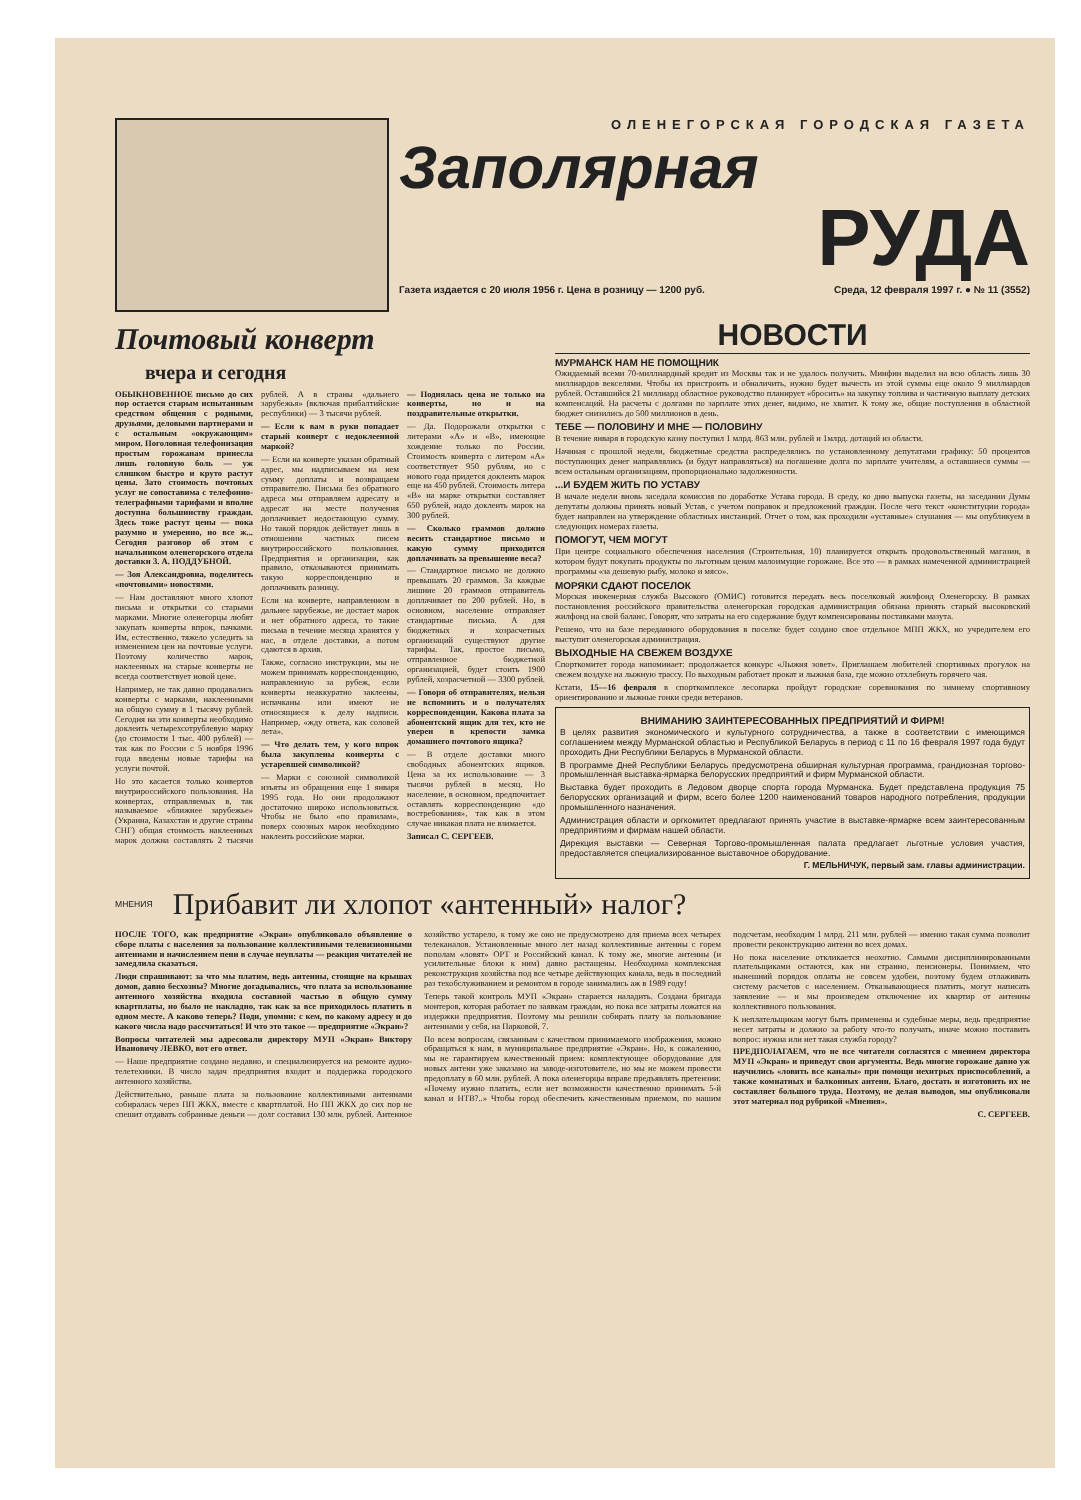ОЛЕНЕГОРСКАЯ ГОРОДСКАЯ ГАЗЕТА
Заполярная
РУДА
Газета издается с 20 июля 1956 г. Цена в розницу — 1200 руб. Среда, 12 февраля 1997 г. ● № 11 (3552)
Почтовый конверт
вчера и сегодня
ОБЫКНОВЕННОЕ письмо до сих пор остается старым испытанным средством общения с родными, друзьями, деловыми партнерами и с остальным «окружающим» миром. Поголовная телефонизация простым горожанам принесла лишь головную боль — уж слишком быстро и круто растут цены. Зато стоимость почтовых услуг не сопоставима с телефонно-телеграфными тарифами и вполне доступна большинству граждан. Здесь тоже растут цены — пока разумно и умеренно, но все ж... Сегодня разговор об этом с начальником оленегорского отдела доставки З. А. ПОДДУБНОЙ.
— Зоя Александровна, поделитесь «почтовыми» новостями.
— Нам доставляют много хлопот письма и открытки со старыми марками. Многие оленегорцы любят закупать конверты впрок, пачками. Им, естественно, тяжело уследить за изменением цен на почтовые услуги. Поэтому количество марок, наклеенных на старые конверты не всегда соответствует новой цене.
Например, не так давно продавались конверты с марками, наклеенными на общую сумму в 1 тысячу рублей. Сегодня на эти конверты необходимо доклеить четырехсотрублевую марку (до стоимости 1 тыс. 400 рублей) — так как по России с 5 ноября 1996 года введены новые тарифы на услуги почтой.
Но это касается только конвертов внутрироссийского пользования. На конвертах, отправляемых в, так называемое «ближнее зарубежье» (Украина, Казахстан и другие страны СНГ) общая стоимость наклеенных марок должна составлять 2 тысячи рублей. А в страны «дальнего зарубежья» (включая прибалтийские республики) — 3 тысячи рублей.
— Если к вам в руки попадает старый конверт с недоклеенной маркой?
— Если на конверте указан обратный адрес, мы надписываем на нем сумму доплаты и возвращаем отправителю. Письма без обратного адреса мы отправляем адресату и адресат на месте получения доплачивает недостающую сумму. Но такой порядок действует лишь в отношении частных писем внутрироссийского пользования. Предприятия и организации, как правило, отказываются принимать такую корреспонденцию и доплачивать разницу.
Если на конверте, направленном в дальнее зарубежье, не достает марок и нет обратного адреса, то такие письма в течение месяца хранятся у нас, в отделе доставки, а потом сдаются в архив.
Также, согласно инструкции, мы не можем принимать корреспонденцию, направленную за рубеж, если конверты неаккуратно заклеены, испачканы или имеют не относящиеся к делу надписи. Например, «жду ответа, как соловей лета».
— Что делать тем, у кого впрок была закуплены конверты с устаревшей символикой?
— Марки с союзной символикой изъяты из обращения еще 1 января 1995 года. Но они продолжают достаточно широко использоваться. Чтобы не было «по правилам», поверх союзных марок необходимо наклеить российские марки.
— Поднялась цена не только на конверты, но и на поздравительные открытки.
— Да. Подорожали открытки с литерами «А» и «В», имеющие хождение только по России. Стоимость конверта с литером «А» соответствует 950 рублям, но с нового года придется доклеить марок еще на 450 рублей. Стоимость литера «В» на марке открытки составляет 650 рублей, надо доклеить марок на 300 рублей.
— Сколько граммов должно весить стандартное письмо и какую сумму приходится доплачивать за превышение веса?
— Стандартное письмо не должно превышать 20 граммов. За каждые лишние 20 граммов отправитель доплачивает по 200 рублей. Но, в основном, население отправляет стандартные письма. А для бюджетных и хозрасчетных организаций существуют другие тарифы. Так, простое письмо, отправленное бюджетной организацией, будет стоить 1900 рублей, хозрасчетной — 3300 рублей.
— Говоря об отправителях, нельзя не вспомнить и о получателях корреспонденции. Какова плата за абонентский ящик для тех, кто не уверен в крепости замка домашнего почтового ящика?
— В отделе доставки много свободных абонентских ящиков. Цена за их использование — 3 тысячи рублей в месяц. Но население, в основном, предпочитает оставлять корреспонденцию «до востребования», так как в этом случае никакая плата не взимается.
Записал С. СЕРГЕЕВ.
НОВОСТИ
МУРМАНСК НАМ НЕ ПОМОЩНИК
Ожидаемый всеми 70-миллиардный кредит из Москвы так и не удалось получить. Минфин выделил на всю область лишь 30 миллиардов векселями. Чтобы их пристроить и обналичить, нужно будет вычесть из этой суммы еще около 9 миллиардов рублей. Оставшийся 21 миллиард областное руководство планирует «бросить» на закупку топлива и частичную выплату детских компенсаций. На расчеты с долгами по зарплате этих денег, видимо, не хватит. К тому же, общие поступления в областной бюджет снизились до 500 миллионов в день.
ТЕБЕ — ПОЛОВИНУ И МНЕ — ПОЛОВИНУ
В течение января в городскую казну поступил 1 млрд. 863 млн. рублей и 1млрд. дотаций из области.
Начиная с прошлой недели, бюджетные средства распределялись по установленному депутатами графику: 50 процентов поступающих денег направлялись (и будут направляться) на погашение долга по зарплате учителям, а оставшиеся суммы — всем остальным организациям, пропорционально задолженности.
...И БУДЕМ ЖИТЬ ПО УСТАВУ
В начале недели вновь заседала комиссия по доработке Устава города. В среду, ко дню выпуска газеты, на заседании Думы депутаты должны принять новый Устав, с учетом поправок и предложений граждан. После чего текст «конституции города» будет направлен на утверждение областных инстанций. Отчет о том, как проходили «уставные» слушания — мы опубликуем в следующих номерах газеты.
ПОМОГУТ, ЧЕМ МОГУТ
При центре социального обеспечения населения (Строительная, 10) планируется открыть продовольственный магазин, в котором будут покупать продукты по льготным ценам малоимущие горожане. Все это — в рамках намеченной администрацией программы «за дешевую рыбу, молоко и мясо».
МОРЯКИ СДАЮТ ПОСЕЛОК
Морская инженерная служба Высокого (ОМИС) готовится передать весь поселковый жилфонд Оленегорску. В рамках постановления российского правительства оленегорская городская администрация обязана принять старый высоковский жилфонд на свой баланс. Говорят, что затраты на его содержание будут компенсированы поставками мазута.
Решено, что на базе переданного оборудования в поселке будет создано свое отдельное МПП ЖКХ, но учредителем его выступит оленегорская администрация.
ВЫХОДНЫЕ НА СВЕЖЕМ ВОЗДУХЕ
Спорткомитет города напоминает: продолжается конкурс «Лыжня зовет». Приглашаем любителей спортивных прогулок на свежем воздухе на лыжную трассу. По выходным работает прокат и лыжная база, где можно отхлебнуть горячего чая.
Кстати, 15—16 февраля в спорткомплексе лесопарка пройдут городские соревнования по зимнему спортивному ориентированию и лыжные гонки среди ветеранов.
ВНИМАНИЮ ЗАИНТЕРЕСОВАННЫХ ПРЕДПРИЯТИЙ И ФИРМ!
В целях развития экономического и культурного сотрудничества, а также в соответствии с имеющимся соглашением между Мурманской областью и Республикой Беларусь в период с 11 по 16 февраля 1997 года будут проходить Дни Республики Беларусь в Мурманской области.
В программе Дней Республики Беларусь предусмотрена обширная культурная программа, грандиозная торгово-промышленная выставка-ярмарка белорусских предприятий и фирм Мурманской области.
Выставка будет проходить в Ледовом дворце спорта города Мурманска. Будет представлена продукция 75 белорусских организаций и фирм, всего более 1200 наименований товаров народного потребления, продукции промышленного назначения.
Администрация области и оргкомитет предлагают принять участие в выставке-ярмарке всем заинтересованным предприятиям и фирмам нашей области.
Дирекция выставки — Северная Торгово-промышленная палата предлагает льготные условия участия, предоставляется специализированное выставочное оборудование.
Г. МЕЛЬНИЧУК, первый зам. главы администрации.
МНЕНИЯ Прибавит ли хлопот «антенный» налог?
ПОСЛЕ ТОГО, как предприятие «Экран» опубликовало объявление о сборе платы с населения за пользование коллективными телевизионными антеннами и начислением пени в случае неуплаты — реакция читателей не замедлила сказаться.
Люди спрашивают: за что мы платим, ведь антенны, стоящие на крышах домов, давно бесхозны? Многие догадывались, что плата за использование антенного хозяйства входила составной частью в общую сумму квартплаты, но было не накладно, так как за все приходилось платить в одном месте. А каково теперь? Поди, упомни: с кем, по какому адресу и до какого числа надо рассчитаться! И что это такое — предприятие «Экран»?
Вопросы читателей мы адресовали директору МУП «Экран» Виктору Ивановичу ЛЕВКО, вот его ответ.
— Наше предприятие создано недавно, и специализируется на ремонте аудио-телетехники. В число задач предприятия входит и поддержка городского антенного хозяйства.
Действительно, раньше плата за пользование коллективными антеннами собиралась через ПП ЖКХ, вместе с квартплатой. Но ПП ЖКХ до сих пор не спешит отдавать собранные деньги — долг составил 130 млн. рублей. Антенное хозяйство устарело, к тому же оно не предусмотрено для приема всех четырех телеканалов. Установленные много лет назад коллективные антенны с горем пополам «ловят» ОРТ и Российский канал. К тому же, многие антенны (и усилительные блоки к ним) давно растащены. Необходима комплексная реконструкция хозяйства под все четыре действующих канала, ведь в последний раз техобслуживанием и ремонтом в городе занимались аж в 1989 году!
Теперь такой контроль МУП «Экран» старается наладить. Создана бригада монтеров, которая работает по заявкам граждан, но пока все затраты ложатся на издержки предприятия. Поэтому мы решили собирать плату за пользование антеннами у себя, на Парковой, 7.
По всем вопросам, связанным с качеством принимаемого изображения, можно обращаться к нам, в муниципальное предприятие «Экран». Но, к сожалению, мы не гарантируем качественный прием: комплектующее оборудование для новых антенн уже заказано на заводе-изготовителе, но мы не можем провести предоплату в 60 млн. рублей. А пока оленегорцы вправе предъявлять претензии: «Почему нужно платить, если нет возможности качественно принимать 5-й канал и НТВ?..» Чтобы город обеспечить качественным приемом, по нашим подсчетам, необходим 1 млрд. 211 млн. рублей — именно такая сумма позволит провести реконструкцию антенн во всех домах.
Но пока население откликается неохотно. Самыми дисциплинированными плательщиками остаются, как ни странно, пенсионеры. Понимаем, что нынешний порядок оплаты не совсем удобен, поэтому будем отлаживать систему расчетов с населением. Отказывающиеся платить, могут написать заявление — и мы произведем отключение их квартир от антенны коллективного пользования.
К неплательщикам могут быть применены и судебные меры, ведь предприятие несет затраты и должно за работу что-то получать, иначе можно поставить вопрос: нужна или нет такая служба городу?
ПРЕДПОЛАГАЕМ, что не все читатели согласятся с мнением директора МУП «Экран» и приведут свои аргументы. Ведь многие горожане давно уж научились «ловить все каналы» при помощи нехитрых приспособлений, а также комнатных и балконных антенн. Благо, достать и изготовить их не составляет большого труда. Поэтому, не делая выводов, мы опубликовали этот материал под рубрикой «Мнения».
С. СЕРГЕЕВ.